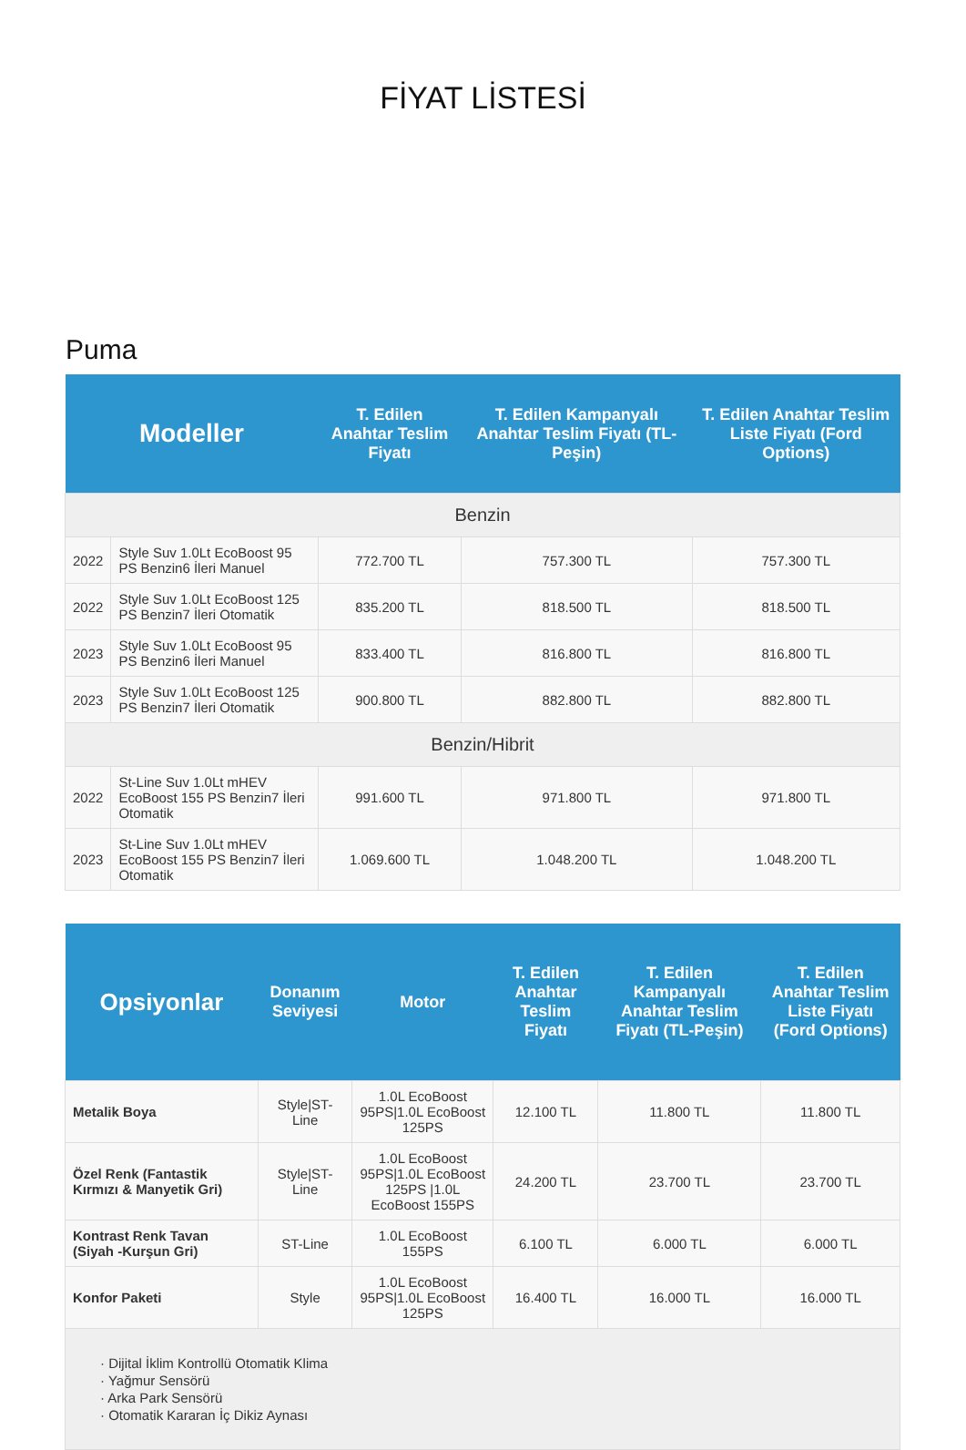FİYAT LİSTESİ
Puma
| Modeller | | T. Edilen Anahtar Teslim Fiyatı | T. Edilen Kampanyalı Anahtar Teslim Fiyatı (TL-Peşin) | T. Edilen Anahtar Teslim Liste Fiyatı (Ford Options) |
| --- | --- | --- | --- | --- |
| Benzin | | | | |
| 2022 | Style Suv 1.0Lt EcoBoost 95 PS Benzin6 İleri Manuel | 772.700 TL | 757.300 TL | 757.300 TL |
| 2022 | Style Suv 1.0Lt EcoBoost 125 PS Benzin7 İleri Otomatik | 835.200 TL | 818.500 TL | 818.500 TL |
| 2023 | Style Suv 1.0Lt EcoBoost 95 PS Benzin6 İleri Manuel | 833.400 TL | 816.800 TL | 816.800 TL |
| 2023 | Style Suv 1.0Lt EcoBoost 125 PS Benzin7 İleri Otomatik | 900.800 TL | 882.800 TL | 882.800 TL |
| Benzin/Hibrit | | | | |
| 2022 | St-Line Suv 1.0Lt mHEV EcoBoost 155 PS Benzin7 İleri Otomatik | 991.600 TL | 971.800 TL | 971.800 TL |
| 2023 | St-Line Suv 1.0Lt mHEV EcoBoost 155 PS Benzin7 İleri Otomatik | 1.069.600 TL | 1.048.200 TL | 1.048.200 TL |
| Opsiyonlar | Donanım Seviyesi | Motor | T. Edilen Anahtar Teslim Fiyatı | T. Edilen Kampanyalı Anahtar Teslim Fiyatı (TL-Peşin) | T. Edilen Anahtar Teslim Liste Fiyatı (Ford Options) |
| --- | --- | --- | --- | --- | --- |
| Metalik Boya | Style/ST-Line | 1.0L EcoBoost 95PS/1.0L EcoBoost 125PS | 12.100 TL | 11.800 TL | 11.800 TL |
| Özel Renk (Fantastik Kırmızı & Manyetik Gri) | Style/ST-Line | 1.0L EcoBoost 95PS/1.0L EcoBoost 125PS /1.0L EcoBoost 155PS | 24.200 TL | 23.700 TL | 23.700 TL |
| Kontrast Renk Tavan (Siyah -Kurşun Gri) | ST-Line | 1.0L EcoBoost 155PS | 6.100 TL | 6.000 TL | 6.000 TL |
| Konfor Paketi | Style | 1.0L EcoBoost 95PS/1.0L EcoBoost 125PS | 16.400 TL | 16.000 TL | 16.000 TL |
| · Dijital İklim Kontrollü Otomatik Klima · Yağmur Sensörü · Arka Park Sensörü · Otomatik Kararan İç Dikiz Aynası | | | | | |